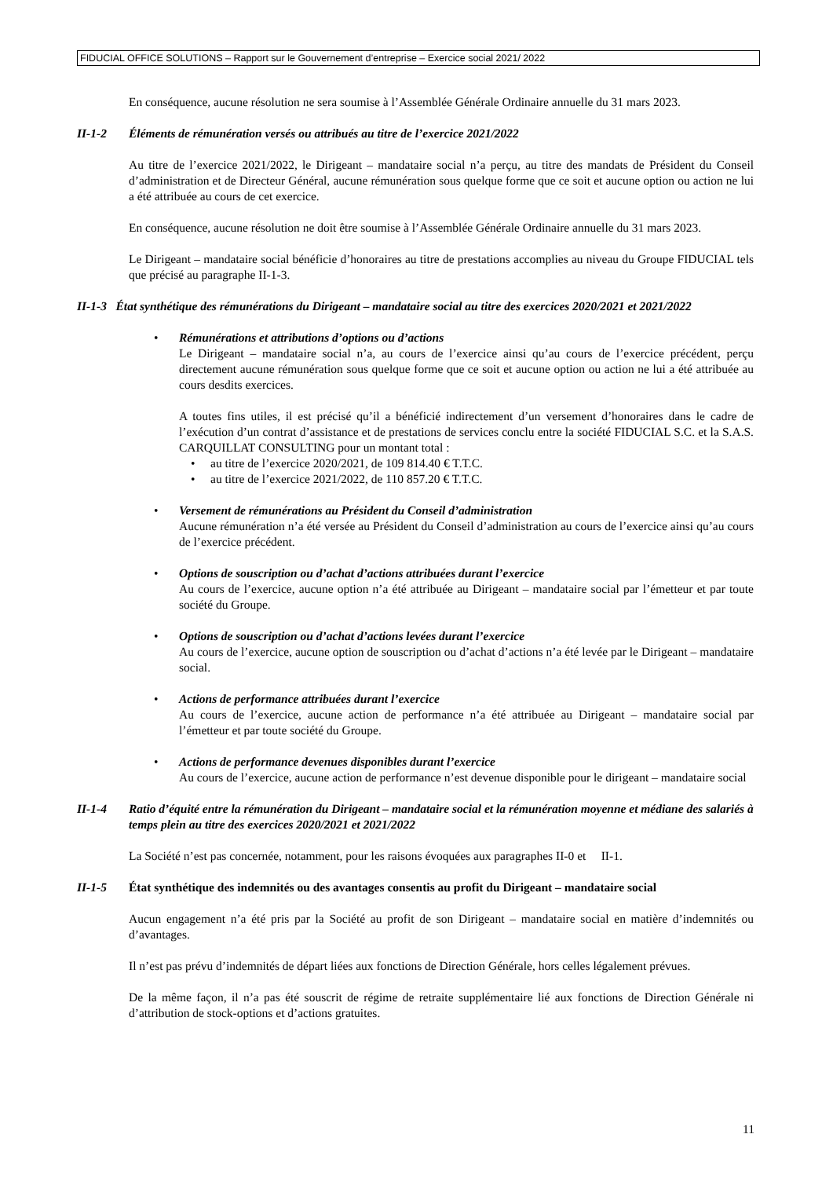FIDUCIAL OFFICE SOLUTIONS – Rapport sur le Gouvernement d’entreprise – Exercice social 2021/ 2022
En conséquence, aucune résolution ne sera soumise à l’Assemblée Générale Ordinaire annuelle du 31 mars 2023.
II-1-2 Éléments de rémunération versés ou attribués au titre de l’exercice 2021/2022
Au titre de l’exercice 2021/2022, le Dirigeant – mandataire social n’a perçu, au titre des mandats de Président du Conseil d’administration et de Directeur Général, aucune rémunération sous quelque forme que ce soit et aucune option ou action ne lui a été attribuée au cours de cet exercice.
En conséquence, aucune résolution ne doit être soumise à l’Assemblée Générale Ordinaire annuelle du 31 mars 2023.
Le Dirigeant – mandataire social bénéficie d’honoraires au titre de prestations accomplies au niveau du Groupe FIDUCIAL tels que précisé au paragraphe II-1-3.
II-1-3 État synthétique des rémunérations du Dirigeant – mandataire social au titre des exercices 2020/2021 et 2021/2022
• Rémunérations et attributions d’options ou d’actions
Le Dirigeant – mandataire social n’a, au cours de l’exercice ainsi qu’au cours de l’exercice précédent, perçu directement aucune rémunération sous quelque forme que ce soit et aucune option ou action ne lui a été attribuée au cours desdits exercices.
A toutes fins utiles, il est précisé qu’il a bénéficié indirectement d’un versement d’honoraires dans le cadre de l’exécution d’un contrat d’assistance et de prestations de services conclu entre la société FIDUCIAL S.C. et la S.A.S. CARQUILLAT CONSULTING pour un montant total :
• au titre de l’exercice 2020/2021, de 109 814.40 € T.T.C.
• au titre de l’exercice 2021/2022, de 110 857.20 € T.T.C.
• Versement de rémunérations au Président du Conseil d’administration
Aucune rémunération n’a été versée au Président du Conseil d’administration au cours de l’exercice ainsi qu’au cours de l’exercice précédent.
• Options de souscription ou d’achat d’actions attribuées durant l’exercice
Au cours de l’exercice, aucune option n’a été attribuée au Dirigeant – mandataire social par l’émetteur et par toute société du Groupe.
• Options de souscription ou d’achat d’actions levées durant l’exercice
Au cours de l’exercice, aucune option de souscription ou d’achat d’actions n’a été levée par le Dirigeant – mandataire social.
• Actions de performance attribuées durant l’exercice
Au cours de l’exercice, aucune action de performance n’a été attribuée au Dirigeant – mandataire social par l’émetteur et par toute société du Groupe.
• Actions de performance devenues disponibles durant l’exercice
Au cours de l’exercice, aucune action de performance n’est devenue disponible pour le dirigeant – mandataire social
II-1-4 Ratio d’équité entre la rémunération du Dirigeant – mandataire social et la rémunération moyenne et médiane des salariés à temps plein au titre des exercices 2020/2021 et 2021/2022
La Société n’est pas concernée, notamment, pour les raisons évoquées aux paragraphes II-0 et II-1.
II-1-5 État synthétique des indemnités ou des avantages consentis au profit du Dirigeant – mandataire social
Aucun engagement n’a été pris par la Société au profit de son Dirigeant – mandataire social en matière d’indemnités ou d’avantages.
Il n’est pas prévu d’indemnités de départ liées aux fonctions de Direction Générale, hors celles légalement prévues.
De la même façon, il n’a pas été souscrit de régime de retraite supplémentaire lié aux fonctions de Direction Générale ni d’attribution de stock-options et d’actions gratuites.
11